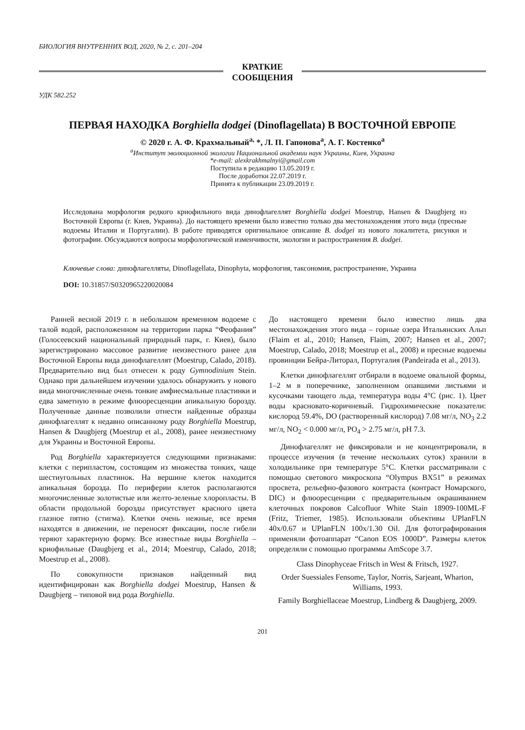БИОЛОГИЯ ВНУТРЕННИХ ВОД, 2020, № 2, с. 201–204
КРАТКИЕ
СООБЩЕНИЯ
УДК 582.252
ПЕРВАЯ НАХОДКА Borghiella dodgei (Dinoflagellata) В ВОСТОЧНОЙ ЕВРОПЕ
© 2020 г. А. Ф. Крахмальный<sup>a,</sup> *, Л. П. Гапонова<sup>a</sup>, А. Г. Костенко<sup>a</sup>
<sup>a</sup> Институт эволюционной экологии Национальной академии наук Украины, Киев, Украина
*e-mail: alexkrakhmalnyi@gmail.com
Поступила в редакцию 13.05.2019 г.
После доработки 22.07.2019 г.
Принята к публикации 23.09.2019 г.
Исследована морфология редкого криофильного вида динофлагеллят Borghiella dodgei Moestrup, Hansen & Daugbjerg из Восточной Европы (г. Киев, Украина). До настоящего времени было известно только два местонахождения этого вида (пресные водоемы Италии и Португалии). В работе приводятся оригинальное описание B. dodgei из нового локалитета, рисунки и фотографии. Обсуждаются вопросы морфологической изменчивости, экологии и распространения B. dodgei.
Ключевые слова: динофлагелляты, Dinoflagellata, Dinophyta, морфология, таксономия, распространение, Украина
DOI: 10.31857/S0320965220020084
Ранней весной 2019 г. в небольшом временном водоеме с талой водой, расположенном на территории парка “Феофания” (Голосеевский национальный природный парк, г. Киев), было зарегистрировано массовое развитие неизвестного ранее для Восточной Европы вида динофлагеллят (Moestrup, Calado, 2018). Предварительно вид был отнесен к роду Gymnodinium Stein. Однако при дальнейшем изучении удалось обнаружить у нового вида многочисленные очень тонкие амфиесмальные пластинки и едва заметную в режиме флюоресценции апикальную борозду. Полученные данные позволили отнести найденные образцы динофлагеллят к недавно описанному роду Borghiella Moestrup, Hansen & Daugbjerg (Moestrup et al., 2008), ранее неизвестному для Украины и Восточной Европы.
Род Borghiella характеризуется следующими признаками: клетки с перипластом, состоящим из множества тонких, чаще шестиугольных пластинок. На вершине клеток находится апикальная борозда. По периферии клеток располагаются многочисленные золотистые или желто-зеленые хлоропласты. В области продольной борозды присутствует красного цвета глазное пятно (стигма). Клетки очень нежные, все время находятся в движении, не переносят фиксации, после гибели теряют характерную форму. Все известные виды Borghiella – криофильные (Daugbjerg et al., 2014; Moestrup, Calado, 2018; Moestrup et al., 2008).
По совокупности признаков найденный вид идентифицирован как Borghiella dodgei Moestrup, Hansen & Daugbjerg – типовой вид рода Borghiella.
До настоящего времени было известно лишь два местонахождения этого вида – горные озера Итальянских Альп (Flaim et al., 2010; Hansen, Flaim, 2007; Hansen et al., 2007; Moestrup, Calado, 2018; Moestrup et al., 2008) и пресные водоемы провинции Бейра-Литорал, Португалия (Pandeirada et al., 2013).
Клетки динофлагеллят отбирали в водоеме овальной формы, 1–2 м в поперечнике, заполненном опавшими листьями и кусочками тающего льда, температура воды 4°С (рис. 1). Цвет воды красновато-коричневый. Гидрохимические показатели: кислород 59.4%, DO (растворенный кислород) 7.08 мг/л, NO<sub>3</sub> 2.2 мг/л, NO<sub>2</sub> < 0.000 мг/л, PO<sub>4</sub> > 2.75 мг/л, pH 7.3.
Динофлагеллят не фиксировали и не концентрировали, в процессе изучения (в течение нескольких суток) хранили в холодильнике при температуре 5°С. Клетки рассматривали с помощью светового микроскопа “Olympus BX51” в режимах просвета, рельефно-фазового контраста (контраст Номарского, DIC) и флюоресценции с предварительным окрашиванием клеточных покровов Calcofluor White Stain 18909-100ML-F (Fritz, Triemer, 1985). Использовали объективы UPlanFLN 40x/0.67 и UPlanFLN 100x/1.30 Oil. Для фотографирования применяли фотоаппарат “Canon EOS 1000D”. Размеры клеток определяли с помощью программы AmScope 3.7.
Class Dinophyceae Fritsch in West & Fritsch, 1927.
Order Suessiales Fensome, Taylor, Norris, Sarjeant, Wharton, Williams, 1993.
Family Borghiellaceae Moestrup, Lindberg & Daugbjerg, 2009.
201